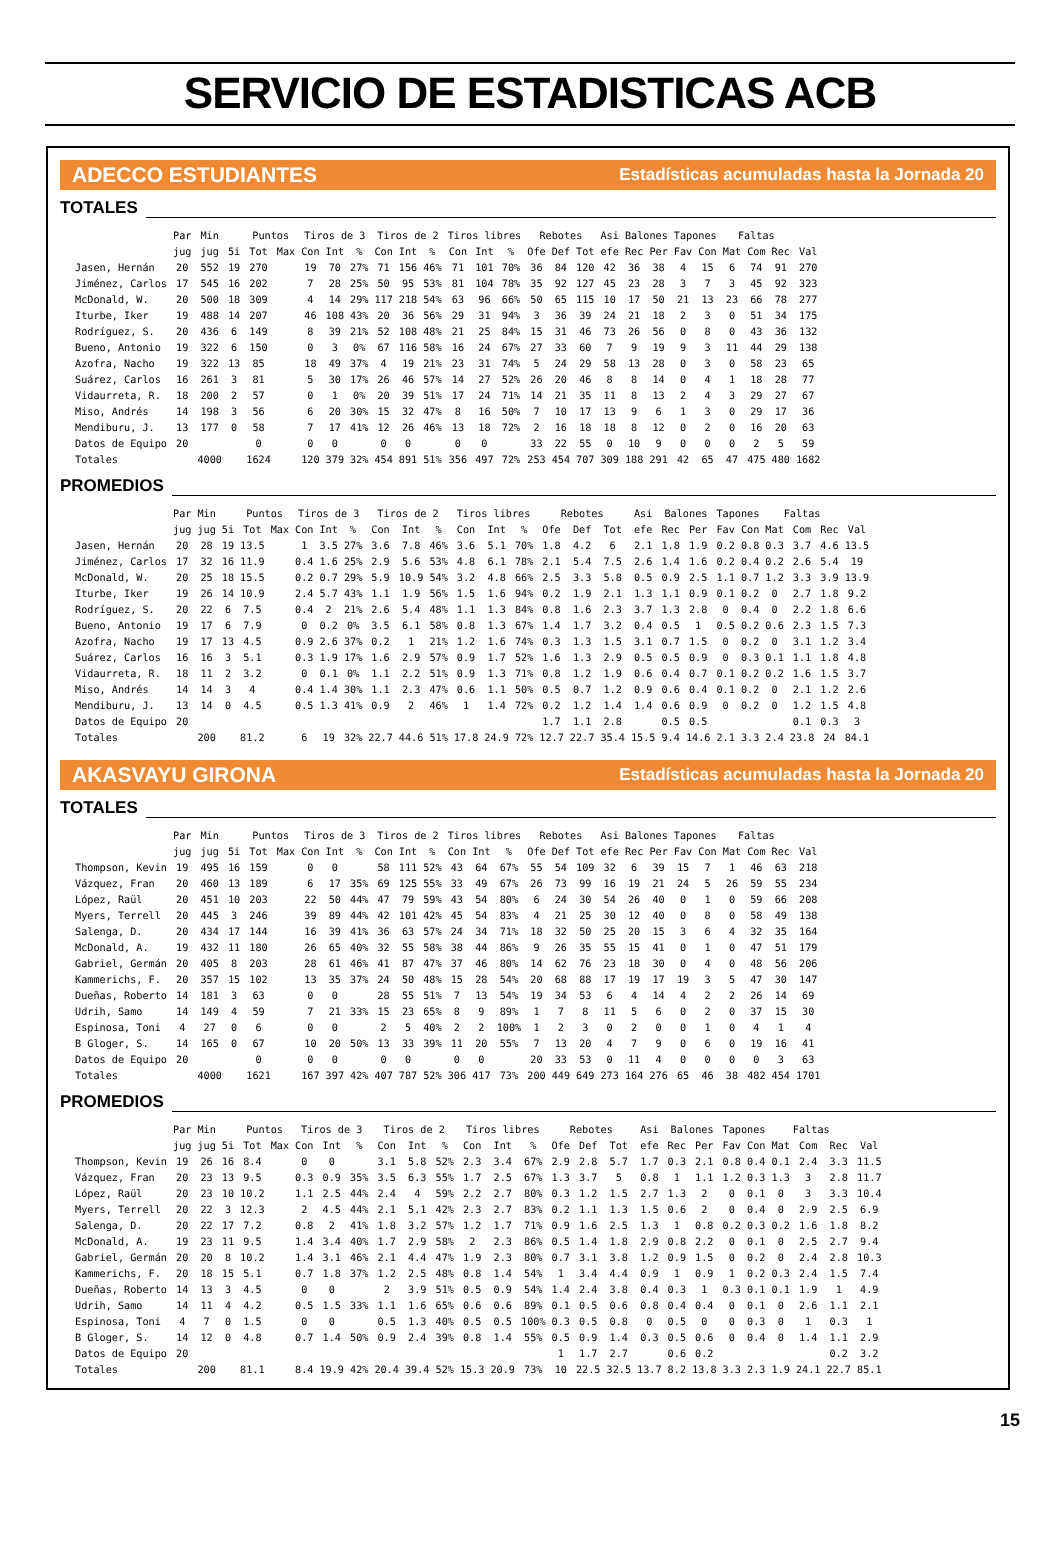SERVICIO DE ESTADISTICAS ACB
ADECCO ESTUDIANTES Estadísticas acumuladas hasta la Jornada 20
TOTALES
| | Par | Min | | Puntos | | Tiros de 3 | | | Tiros de 2 | | | Tiros libres | | | Rebotes | | | Asi | Balones | | Tapones | | Faltas | | | |
| --- | --- | --- | --- | --- | --- | --- | --- | --- | --- | --- | --- | --- | --- | --- | --- | --- | --- | --- | --- | --- | --- | --- | --- | --- | --- | --- |
| | jug | jug | 5i | Tot | Max | Con | Int | % | Con | Int | % | Con | Int | % | Ofe | Def | Tot | efe | Rec | Per | Fav | Con | Mat | Com | Rec | Val |
| Jasen, Hernán | 20 | 552 | 19 | 270 | | 19 | 70 | 27% | 71 | 156 | 46% | 71 | 101 | 70% | 36 | 84 | 120 | 42 | 36 | 38 | 4 | 15 | 6 | 74 | 91 | 270 |
| Jiménez, Carlos | 17 | 545 | 16 | 202 | | 7 | 28 | 25% | 50 | 95 | 53% | 81 | 104 | 78% | 35 | 92 | 127 | 45 | 23 | 28 | 3 | 7 | 3 | 45 | 92 | 323 |
| McDonald, W. | 20 | 500 | 18 | 309 | | 4 | 14 | 29% | 117 | 218 | 54% | 63 | 96 | 66% | 50 | 65 | 115 | 10 | 17 | 50 | 21 | 13 | 23 | 66 | 78 | 277 |
| Iturbe, Iker | 19 | 488 | 14 | 207 | | 46 | 108 | 43% | 20 | 36 | 56% | 29 | 31 | 94% | 3 | 36 | 39 | 24 | 21 | 18 | 2 | 3 | 0 | 51 | 34 | 175 |
| Rodríguez, S. | 20 | 436 | 6 | 149 | | 8 | 39 | 21% | 52 | 108 | 48% | 21 | 25 | 84% | 15 | 31 | 46 | 73 | 26 | 56 | 0 | 8 | 0 | 43 | 36 | 132 |
| Bueno, Antonio | 19 | 322 | 6 | 150 | | 0 | 3 | 0% | 67 | 116 | 58% | 16 | 24 | 67% | 27 | 33 | 60 | 7 | 9 | 19 | 9 | 3 | 11 | 44 | 29 | 138 |
| Azofra, Nacho | 19 | 322 | 13 | 85 | | 18 | 49 | 37% | 4 | 19 | 21% | 23 | 31 | 74% | 5 | 24 | 29 | 58 | 13 | 28 | 0 | 3 | 0 | 58 | 23 | 65 |
| Suárez, Carlos | 16 | 261 | 3 | 81 | | 5 | 30 | 17% | 26 | 46 | 57% | 14 | 27 | 52% | 26 | 20 | 46 | 8 | 8 | 14 | 0 | 4 | 1 | 18 | 28 | 77 |
| Vidaurreta, R. | 18 | 200 | 2 | 57 | | 0 | 1 | 0% | 20 | 39 | 51% | 17 | 24 | 71% | 14 | 21 | 35 | 11 | 8 | 13 | 2 | 4 | 3 | 29 | 27 | 67 |
| Miso, Andrés | 14 | 198 | 3 | 56 | | 6 | 20 | 30% | 15 | 32 | 47% | 8 | 16 | 50% | 7 | 10 | 17 | 13 | 9 | 6 | 1 | 3 | 0 | 29 | 17 | 36 |
| Mendiburu, J. | 13 | 177 | 0 | 58 | | 7 | 17 | 41% | 12 | 26 | 46% | 13 | 18 | 72% | 2 | 16 | 18 | 18 | 8 | 12 | 0 | 2 | 0 | 16 | 20 | 63 |
| Datos de Equipo | 20 | | | 0 | | 0 | 0 | | 0 | 0 | | 0 | 0 | | 33 | 22 | 55 | 0 | 10 | 9 | 0 | 0 | 0 | 2 | 5 | 59 |
| Totales | | 4000 | | 1624 | | 120 | 379 | 32% | 454 | 891 | 51% | 356 | 497 | 72% | 253 | 454 | 707 | 309 | 188 | 291 | 42 | 65 | 47 | 475 | 480 | 1682 |
PROMEDIOS
| | Par | Min | | Puntos | | Tiros de 3 | | | Tiros de 2 | | | Tiros libres | | | Rebotes | | | Asi | Balones | | Tapones | | Faltas | | | |
| --- | --- | --- | --- | --- | --- | --- | --- | --- | --- | --- | --- | --- | --- | --- | --- | --- | --- | --- | --- | --- | --- | --- | --- | --- | --- | --- |
| | jug | jug | 5i | Tot | Max | Con | Int | % | Con | Int | % | Con | Int | % | Ofe | Def | Tot | efe | Rec | Per | Fav | Con | Mat | Com | Rec | Val |
| Jasen, Hernán | 20 | 28 | 19 | 13.5 | | 1 | 3.5 | 27% | 3.6 | 7.8 | 46% | 3.6 | 5.1 | 70% | 1.8 | 4.2 | 6 | 2.1 | 1.8 | 1.9 | 0.2 | 0.8 | 0.3 | 3.7 | 4.6 | 13.5 |
| Jiménez, Carlos | 17 | 32 | 16 | 11.9 | | 0.4 | 1.6 | 25% | 2.9 | 5.6 | 53% | 4.8 | 6.1 | 78% | 2.1 | 5.4 | 7.5 | 2.6 | 1.4 | 1.6 | 0.2 | 0.4 | 0.2 | 2.6 | 5.4 | 19 |
| McDonald, W. | 20 | 25 | 18 | 15.5 | | 0.2 | 0.7 | 29% | 5.9 | 10.9 | 54% | 3.2 | 4.8 | 66% | 2.5 | 3.3 | 5.8 | 0.5 | 0.9 | 2.5 | 1.1 | 0.7 | 1.2 | 3.3 | 3.9 | 13.9 |
| Iturbe, Iker | 19 | 26 | 14 | 10.9 | | 2.4 | 5.7 | 43% | 1.1 | 1.9 | 56% | 1.5 | 1.6 | 94% | 0.2 | 1.9 | 2.1 | 1.3 | 1.1 | 0.9 | 0.1 | 0.2 | 0 | 2.7 | 1.8 | 9.2 |
| Rodríguez, S. | 20 | 22 | 6 | 7.5 | | 0.4 | 2 | 21% | 2.6 | 5.4 | 48% | 1.1 | 1.3 | 84% | 0.8 | 1.6 | 2.3 | 3.7 | 1.3 | 2.8 | 0 | 0.4 | 0 | 2.2 | 1.8 | 6.6 |
| Bueno, Antonio | 19 | 17 | 6 | 7.9 | | 0 | 0.2 | 0% | 3.5 | 6.1 | 58% | 0.8 | 1.3 | 67% | 1.4 | 1.7 | 3.2 | 0.4 | 0.5 | 1 | 0.5 | 0.2 | 0.6 | 2.3 | 1.5 | 7.3 |
| Azofra, Nacho | 19 | 17 | 13 | 4.5 | | 0.9 | 2.6 | 37% | 0.2 | 1 | 21% | 1.2 | 1.6 | 74% | 0.3 | 1.3 | 1.5 | 3.1 | 0.7 | 1.5 | 0 | 0.2 | 0 | 3.1 | 1.2 | 3.4 |
| Suárez, Carlos | 16 | 16 | 3 | 5.1 | | 0.3 | 1.9 | 17% | 1.6 | 2.9 | 57% | 0.9 | 1.7 | 52% | 1.6 | 1.3 | 2.9 | 0.5 | 0.5 | 0.9 | 0 | 0.3 | 0.1 | 1.1 | 1.8 | 4.8 |
| Vidaurreta, R. | 18 | 11 | 2 | 3.2 | | 0 | 0.1 | 0% | 1.1 | 2.2 | 51% | 0.9 | 1.3 | 71% | 0.8 | 1.2 | 1.9 | 0.6 | 0.4 | 0.7 | 0.1 | 0.2 | 0.2 | 1.6 | 1.5 | 3.7 |
| Miso, Andrés | 14 | 14 | 3 | 4 | | 0.4 | 1.4 | 30% | 1.1 | 2.3 | 47% | 0.6 | 1.1 | 50% | 0.5 | 0.7 | 1.2 | 0.9 | 0.6 | 0.4 | 0.1 | 0.2 | 0 | 2.1 | 1.2 | 2.6 |
| Mendiburu, J. | 13 | 14 | 0 | 4.5 | | 0.5 | 1.3 | 41% | 0.9 | 2 | 46% | 1 | 1.4 | 72% | 0.2 | 1.2 | 1.4 | 1.4 | 0.6 | 0.9 | 0 | 0.2 | 0 | 1.2 | 1.5 | 4.8 |
| Datos de Equipo | 20 | | | | | | | | | | | | | | 1.7 | 1.1 | 2.8 | | 0.5 | 0.5 | | | | 0.1 | 0.3 | 3 |
| Totales | | 200 | | 81.2 | | 6 | 19 | 32% | 22.7 | 44.6 | 51% | 17.8 | 24.9 | 72% | 12.7 | 22.7 | 35.4 | 15.5 | 9.4 | 14.6 | 2.1 | 3.3 | 2.4 | 23.8 | 24 | 84.1 |
AKASVAYU GIRONA Estadísticas acumuladas hasta la Jornada 20
TOTALES
| | Par | Min | | Puntos | | Tiros de 3 | | | Tiros de 2 | | | Tiros libres | | | Rebotes | | | Asi | Balones | | Tapones | | Faltas | | | |
| --- | --- | --- | --- | --- | --- | --- | --- | --- | --- | --- | --- | --- | --- | --- | --- | --- | --- | --- | --- | --- | --- | --- | --- | --- | --- | --- |
| | jug | jug | 5i | Tot | Max | Con | Int | % | Con | Int | % | Con | Int | % | Ofe | Def | Tot | efe | Rec | Per | Fav | Con | Mat | Com | Rec | Val |
| Thompson, Kevin | 19 | 495 | 16 | 159 | | 0 | 0 | | 58 | 111 | 52% | 43 | 64 | 67% | 55 | 54 | 109 | 32 | 6 | 39 | 15 | 7 | 1 | 46 | 63 | 218 |
| Vázquez, Fran | 20 | 460 | 13 | 189 | | 6 | 17 | 35% | 69 | 125 | 55% | 33 | 49 | 67% | 26 | 73 | 99 | 16 | 19 | 21 | 24 | 5 | 26 | 59 | 55 | 234 |
| López, Raül | 20 | 451 | 10 | 203 | | 22 | 50 | 44% | 47 | 79 | 59% | 43 | 54 | 80% | 6 | 24 | 30 | 54 | 26 | 40 | 0 | 1 | 0 | 59 | 66 | 208 |
| Myers, Terrell | 20 | 445 | 3 | 246 | | 39 | 89 | 44% | 42 | 101 | 42% | 45 | 54 | 83% | 4 | 21 | 25 | 30 | 12 | 40 | 0 | 8 | 0 | 58 | 49 | 138 |
| Salenga, D. | 20 | 434 | 17 | 144 | | 16 | 39 | 41% | 36 | 63 | 57% | 24 | 34 | 71% | 18 | 32 | 50 | 25 | 20 | 15 | 3 | 6 | 4 | 32 | 35 | 164 |
| McDonald, A. | 19 | 432 | 11 | 180 | | 26 | 65 | 40% | 32 | 55 | 58% | 38 | 44 | 86% | 9 | 26 | 35 | 55 | 15 | 41 | 0 | 1 | 0 | 47 | 51 | 179 |
| Gabriel, Germán | 20 | 405 | 8 | 203 | | 28 | 61 | 46% | 41 | 87 | 47% | 37 | 46 | 80% | 14 | 62 | 76 | 23 | 18 | 30 | 0 | 4 | 0 | 48 | 56 | 206 |
| Kammerichs, F. | 20 | 357 | 15 | 102 | | 13 | 35 | 37% | 24 | 50 | 48% | 15 | 28 | 54% | 20 | 68 | 88 | 17 | 19 | 17 | 19 | 3 | 5 | 47 | 30 | 147 |
| Dueñas, Roberto | 14 | 181 | 3 | 63 | | 0 | 0 | | 28 | 55 | 51% | 7 | 13 | 54% | 19 | 34 | 53 | 6 | 4 | 14 | 4 | 2 | 2 | 26 | 14 | 69 |
| Udrih, Samo | 14 | 149 | 4 | 59 | | 7 | 21 | 33% | 15 | 23 | 65% | 8 | 9 | 89% | 1 | 7 | 8 | 11 | 5 | 6 | 0 | 2 | 0 | 37 | 15 | 30 |
| Espinosa, Toni | 4 | 27 | 0 | 6 | | 0 | 0 | | 2 | 5 | 40% | 2 | 2 | 100% | 1 | 2 | 3 | 0 | 2 | 0 | 0 | 1 | 0 | 4 | 1 | 4 |
| B Gloger, S. | 14 | 165 | 0 | 67 | | 10 | 20 | 50% | 13 | 33 | 39% | 11 | 20 | 55% | 7 | 13 | 20 | 4 | 7 | 9 | 0 | 6 | 0 | 19 | 16 | 41 |
| Datos de Equipo | 20 | | | 0 | | 0 | 0 | | 0 | 0 | | 0 | 0 | | 20 | 33 | 53 | 0 | 11 | 4 | 0 | 0 | 0 | 0 | 3 | 63 |
| Totales | | 4000 | | 1621 | | 167 | 397 | 42% | 407 | 787 | 52% | 306 | 417 | 73% | 200 | 449 | 649 | 273 | 164 | 276 | 65 | 46 | 38 | 482 | 454 | 1701 |
PROMEDIOS
| | Par | Min | | Puntos | | Tiros de 3 | | | Tiros de 2 | | | Tiros libres | | | Rebotes | | | Asi | Balones | | Tapones | | Faltas | | | |
| --- | --- | --- | --- | --- | --- | --- | --- | --- | --- | --- | --- | --- | --- | --- | --- | --- | --- | --- | --- | --- | --- | --- | --- | --- | --- | --- |
| | jug | jug | 5i | Tot | Max | Con | Int | % | Con | Int | % | Con | Int | % | Ofe | Def | Tot | efe | Rec | Per | Fav | Con | Mat | Com | Rec | Val |
| Thompson, Kevin | 19 | 26 | 16 | 8.4 | | 0 | 0 | | 3.1 | 5.8 | 52% | 2.3 | 3.4 | 67% | 2.9 | 2.8 | 5.7 | 1.7 | 0.3 | 2.1 | 0.8 | 0.4 | 0.1 | 2.4 | 3.3 | 11.5 |
| Vázquez, Fran | 20 | 23 | 13 | 9.5 | | 0.3 | 0.9 | 35% | 3.5 | 6.3 | 55% | 1.7 | 2.5 | 67% | 1.3 | 3.7 | 5 | 0.8 | 1 | 1.1 | 1.2 | 0.3 | 1.3 | 3 | 2.8 | 11.7 |
| López, Raül | 20 | 23 | 10 | 10.2 | | 1.1 | 2.5 | 44% | 2.4 | 4 | 59% | 2.2 | 2.7 | 80% | 0.3 | 1.2 | 1.5 | 2.7 | 1.3 | 2 | 0 | 0.1 | 0 | 3 | 3.3 | 10.4 |
| Myers, Terrell | 20 | 22 | 3 | 12.3 | | 2 | 4.5 | 44% | 2.1 | 5.1 | 42% | 2.3 | 2.7 | 83% | 0.2 | 1.1 | 1.3 | 1.5 | 0.6 | 2 | 0 | 0.4 | 0 | 2.9 | 2.5 | 6.9 |
| Salenga, D. | 20 | 22 | 17 | 7.2 | | 0.8 | 2 | 41% | 1.8 | 3.2 | 57% | 1.2 | 1.7 | 71% | 0.9 | 1.6 | 2.5 | 1.3 | 1 | 0.8 | 0.2 | 0.3 | 0.2 | 1.6 | 1.8 | 8.2 |
| McDonald, A. | 19 | 23 | 11 | 9.5 | | 1.4 | 3.4 | 40% | 1.7 | 2.9 | 58% | 2 | 2.3 | 86% | 0.5 | 1.4 | 1.8 | 2.9 | 0.8 | 2.2 | 0 | 0.1 | 0 | 2.5 | 2.7 | 9.4 |
| Gabriel, Germán | 20 | 20 | 8 | 10.2 | | 1.4 | 3.1 | 46% | 2.1 | 4.4 | 47% | 1.9 | 2.3 | 80% | 0.7 | 3.1 | 3.8 | 1.2 | 0.9 | 1.5 | 0 | 0.2 | 0 | 2.4 | 2.8 | 10.3 |
| Kammerichs, F. | 20 | 18 | 15 | 5.1 | | 0.7 | 1.8 | 37% | 1.2 | 2.5 | 48% | 0.8 | 1.4 | 54% | 1 | 3.4 | 4.4 | 0.9 | 1 | 0.9 | 1 | 0.2 | 0.3 | 2.4 | 1.5 | 7.4 |
| Dueñas, Roberto | 14 | 13 | 3 | 4.5 | | 0 | 0 | | 2 | 3.9 | 51% | 0.5 | 0.9 | 54% | 1.4 | 2.4 | 3.8 | 0.4 | 0.3 | 1 | 0.3 | 0.1 | 0.1 | 1.9 | 1 | 4.9 |
| Udrih, Samo | 14 | 11 | 4 | 4.2 | | 0.5 | 1.5 | 33% | 1.1 | 1.6 | 65% | 0.6 | 0.6 | 89% | 0.1 | 0.5 | 0.6 | 0.8 | 0.4 | 0.4 | 0 | 0.1 | 0 | 2.6 | 1.1 | 2.1 |
| Espinosa, Toni | 4 | 7 | 0 | 1.5 | | 0 | 0 | | 0.5 | 1.3 | 40% | 0.5 | 0.5 | 100% | 0.3 | 0.5 | 0.8 | 0 | 0.5 | 0 | 0 | 0.3 | 0 | 1 | 0.3 | 1 |
| B Gloger, S. | 14 | 12 | 0 | 4.8 | | 0.7 | 1.4 | 50% | 0.9 | 2.4 | 39% | 0.8 | 1.4 | 55% | 0.5 | 0.9 | 1.4 | 0.3 | 0.5 | 0.6 | 0 | 0.4 | 0 | 1.4 | 1.1 | 2.9 |
| Datos de Equipo | 20 | | | | | | | | | | | | | | 1 | 1.7 | 2.7 | | 0.6 | 0.2 | | | | | 0.2 | 3.2 |
| Totales | | 200 | | 81.1 | | 8.4 | 19.9 | 42% | 20.4 | 39.4 | 52% | 15.3 | 20.9 | 73% | 10 | 22.5 | 32.5 | 13.7 | 8.2 | 13.8 | 3.3 | 2.3 | 1.9 | 24.1 | 22.7 | 85.1 |
15